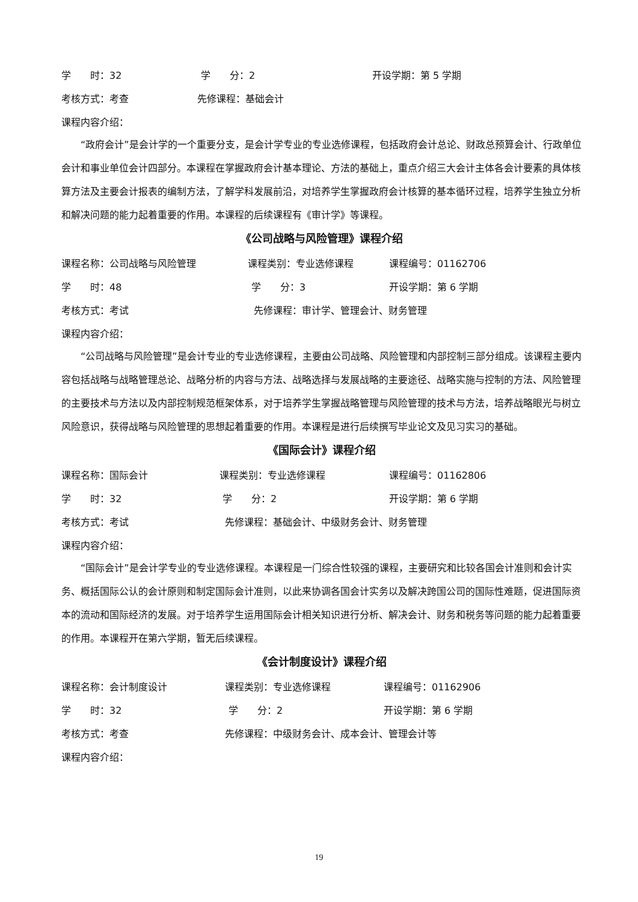学　　时：32 学　　分：2 开设学期：第 5 学期
考核方式：考查 先修课程：基础会计
课程内容介绍：
“政府会计”是会计学的一个重要分支，是会计学专业的专业选修课程，包括政府会计总论、财政总预算会计、行政单位会计和事业单位会计四部分。本课程在掌握政府会计基本理论、方法的基础上，重点介绍三大会计主体各会计要素的具体核算方法及主要会计报表的编制方法，了解学科发展前沿，对培养学生掌握政府会计核算的基本循环过程，培养学生独立分析和解决问题的能力起着重要的作用。本课程的后续课程有《审计学》等课程。
《公司战略与风险管理》课程介绍
课程名称：公司战略与风险管理 课程类别：专业选修课程 课程编号：01162706
学　　时：48 学　　分：3 开设学期：第 6 学期
考核方式：考试 先修课程：审计学、管理会计、财务管理
课程内容介绍：
“公司战略与风险管理”是会计专业的专业选修课程，主要由公司战略、风险管理和内部控制三部分组成。该课程主要内容包括战略与战略管理总论、战略分析的内容与方法、战略选择与发展战略的主要途径、战略实施与控制的方法、风险管理的主要技术与方法以及内部控制规范框架体系，对于培养学生掌握战略管理与风险管理的技术与方法，培养战略眼光与树立风险意识，获得战略与风险管理的思想起着重要的作用。本课程是进行后续撰写毕业论文及见习实习的基础。
《国际会计》课程介绍
课程名称：国际会计 课程类别：专业选修课程 课程编号：01162806
学　　时：32 学　　分：2 开设学期：第 6 学期
考核方式：考试 先修课程：基础会计、中级财务会计、财务管理
课程内容介绍：
“国际会计”是会计学专业的专业选修课程。本课程是一门综合性较强的课程，主要研究和比较各国会计准则和会计实务、概括国际公认的会计原则和制定国际会计准则，以此来协调各国会计实务以及解决跨国公司的国际性难题，促进国际资本的流动和国际经济的发展。对于培养学生运用国际会计相关知识进行分析、解决会计、财务和税务等问题的能力起着重要的作用。本课程开在第六学期，暂无后续课程。
《会计制度设计》课程介绍
课程名称：会计制度设计 课程类别：专业选修课程 课程编号：01162906
学　　时：32 学　　分：2 开设学期：第 6 学期
考核方式：考查 先修课程：中级财务会计、成本会计、管理会计等
课程内容介绍：
19